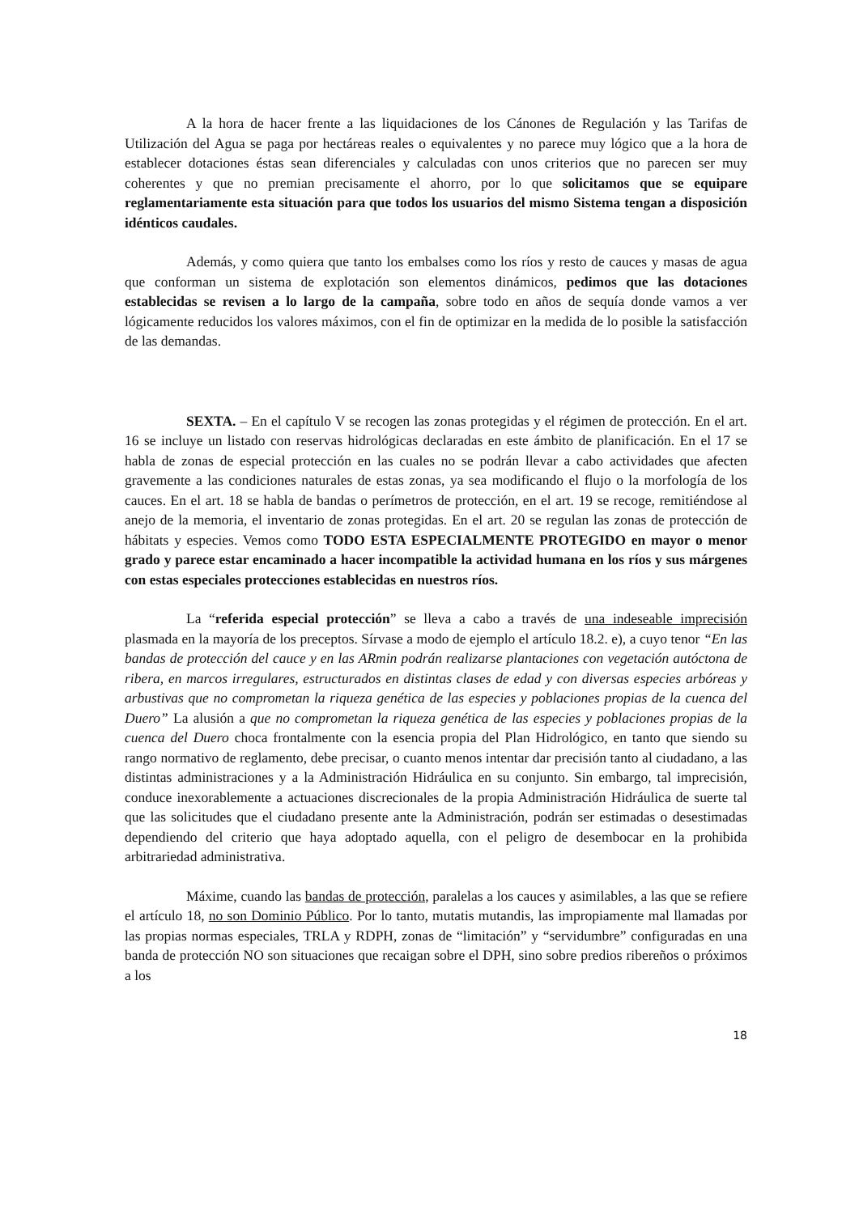A la hora de hacer frente a las liquidaciones de los Cánones de Regulación y las Tarifas de Utilización del Agua se paga por hectáreas reales o equivalentes y no parece muy lógico que a la hora de establecer dotaciones éstas sean diferenciales y calculadas con unos criterios que no parecen ser muy coherentes y que no premian precisamente el ahorro, por lo que solicitamos que se equipare reglamentariamente esta situación para que todos los usuarios del mismo Sistema tengan a disposición idénticos caudales.
Además, y como quiera que tanto los embalses como los ríos y resto de cauces y masas de agua que conforman un sistema de explotación son elementos dinámicos, pedimos que las dotaciones establecidas se revisen a lo largo de la campaña, sobre todo en años de sequía donde vamos a ver lógicamente reducidos los valores máximos, con el fin de optimizar en la medida de lo posible la satisfacción de las demandas.
SEXTA. – En el capítulo V se recogen las zonas protegidas y el régimen de protección. En el art. 16 se incluye un listado con reservas hidrológicas declaradas en este ámbito de planificación. En el 17 se habla de zonas de especial protección en las cuales no se podrán llevar a cabo actividades que afecten gravemente a las condiciones naturales de estas zonas, ya sea modificando el flujo o la morfología de los cauces. En el art. 18 se habla de bandas o perímetros de protección, en el art. 19 se recoge, remitiéndose al anejo de la memoria, el inventario de zonas protegidas. En el art. 20 se regulan las zonas de protección de hábitats y especies. Vemos como TODO ESTA ESPECIALMENTE PROTEGIDO en mayor o menor grado y parece estar encaminado a hacer incompatible la actividad humana en los ríos y sus márgenes con estas especiales protecciones establecidas en nuestros ríos.
La “referida especial protección” se lleva a cabo a través de una indeseable imprecisión plasmada en la mayoría de los preceptos. Sírvase a modo de ejemplo el artículo 18.2. e), a cuyo tenor “En las bandas de protección del cauce y en las ARmin podrán realizarse plantaciones con vegetación autóctona de ribera, en marcos irregulares, estructurados en distintas clases de edad y con diversas especies arbóreas y arbustivas que no comprometan la riqueza genética de las especies y poblaciones propias de la cuenca del Duero” La alusión a que no comprometan la riqueza genética de las especies y poblaciones propias de la cuenca del Duero choca frontalmente con la esencia propia del Plan Hidrológico, en tanto que siendo su rango normativo de reglamento, debe precisar, o cuanto menos intentar dar precisión tanto al ciudadano, a las distintas administraciones y a la Administración Hidráulica en su conjunto. Sin embargo, tal imprecisión, conduce inexorablemente a actuaciones discrecionales de la propia Administración Hidráulica de suerte tal que las solicitudes que el ciudadano presente ante la Administración, podrán ser estimadas o desestimadas dependiendo del criterio que haya adoptado aquella, con el peligro de desembocar en la prohibida arbitrariedad administrativa.
Máxime, cuando las bandas de protección, paralelas a los cauces y asimilables, a las que se refiere el artículo 18, no son Dominio Público. Por lo tanto, mutatis mutandis, las impropiamente mal llamadas por las propias normas especiales, TRLA y RDPH, zonas de “limitación” y “servidumbre” configuradas en una banda de protección NO son situaciones que recaigan sobre el DPH, sino sobre predios ribereños o próximos a los
18